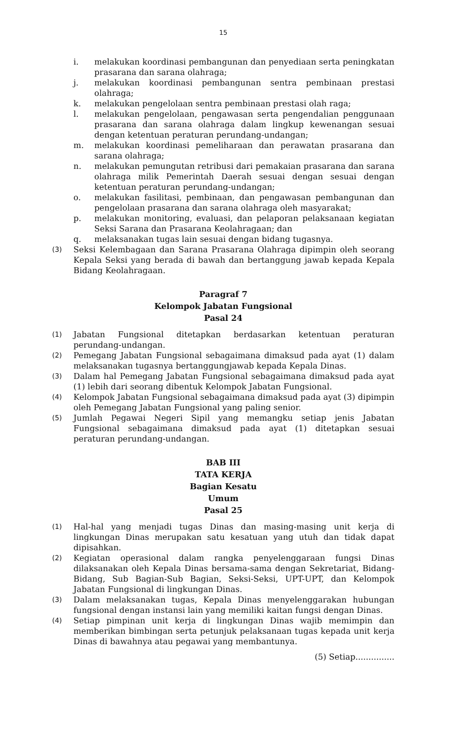15
i. melakukan koordinasi pembangunan dan penyediaan serta peningkatan prasarana dan sarana olahraga;
j. melakukan koordinasi pembangunan sentra pembinaan prestasi olahraga;
k. melakukan pengelolaan sentra pembinaan prestasi olah raga;
l. melakukan pengelolaan, pengawasan serta pengendalian penggunaan prasarana dan sarana olahraga dalam lingkup kewenangan sesuai dengan ketentuan peraturan perundang-undangan;
m. melakukan koordinasi pemeliharaan dan perawatan prasarana dan sarana olahraga;
n. melakukan pemungutan retribusi dari pemakaian prasarana dan sarana olahraga milik Pemerintah Daerah sesuai dengan sesuai dengan ketentuan peraturan perundang-undangan;
o. melakukan fasilitasi, pembinaan, dan pengawasan pembangunan dan pengelolaan prasarana dan sarana olahraga oleh masyarakat;
p. melakukan monitoring, evaluasi, dan pelaporan pelaksanaan kegiatan Seksi Sarana dan Prasarana Keolahragaan; dan
q. melaksanakan tugas lain sesuai dengan bidang tugasnya.
(3) Seksi Kelembagaan dan Sarana Prasarana Olahraga dipimpin oleh seorang Kepala Seksi yang berada di bawah dan bertanggung jawab kepada Kepala Bidang Keolahragaan.
Paragraf 7
Kelompok Jabatan Fungsional
Pasal 24
(1) Jabatan Fungsional ditetapkan berdasarkan ketentuan peraturan perundang-undangan.
(2) Pemegang Jabatan Fungsional sebagaimana dimaksud pada ayat (1) dalam melaksanakan tugasnya bertanggungjawab kepada Kepala Dinas.
(3) Dalam hal Pemegang Jabatan Fungsional sebagaimana dimaksud pada ayat (1) lebih dari seorang dibentuk Kelompok Jabatan Fungsional.
(4) Kelompok Jabatan Fungsional sebagaimana dimaksud pada ayat (3) dipimpin oleh Pemegang Jabatan Fungsional yang paling senior.
(5) Jumlah Pegawai Negeri Sipil yang memangku setiap jenis Jabatan Fungsional sebagaimana dimaksud pada ayat (1) ditetapkan sesuai peraturan perundang-undangan.
BAB III
TATA KERJA
Bagian Kesatu
Umum
Pasal 25
(1) Hal-hal yang menjadi tugas Dinas dan masing-masing unit kerja di lingkungan Dinas merupakan satu kesatuan yang utuh dan tidak dapat dipisahkan.
(2) Kegiatan operasional dalam rangka penyelenggaraan fungsi Dinas dilaksanakan oleh Kepala Dinas bersama-sama dengan Sekretariat, Bidang-Bidang, Sub Bagian-Sub Bagian, Seksi-Seksi, UPT-UPT, dan Kelompok Jabatan Fungsional di lingkungan Dinas.
(3) Dalam melaksanakan tugas, Kepala Dinas menyelenggarakan hubungan fungsional dengan instansi lain yang memiliki kaitan fungsi dengan Dinas.
(4) Setiap pimpinan unit kerja di lingkungan Dinas wajib memimpin dan memberikan bimbingan serta petunjuk pelaksanaan tugas kepada unit kerja Dinas di bawahnya atau pegawai yang membantunya.
(5) Setiap...............